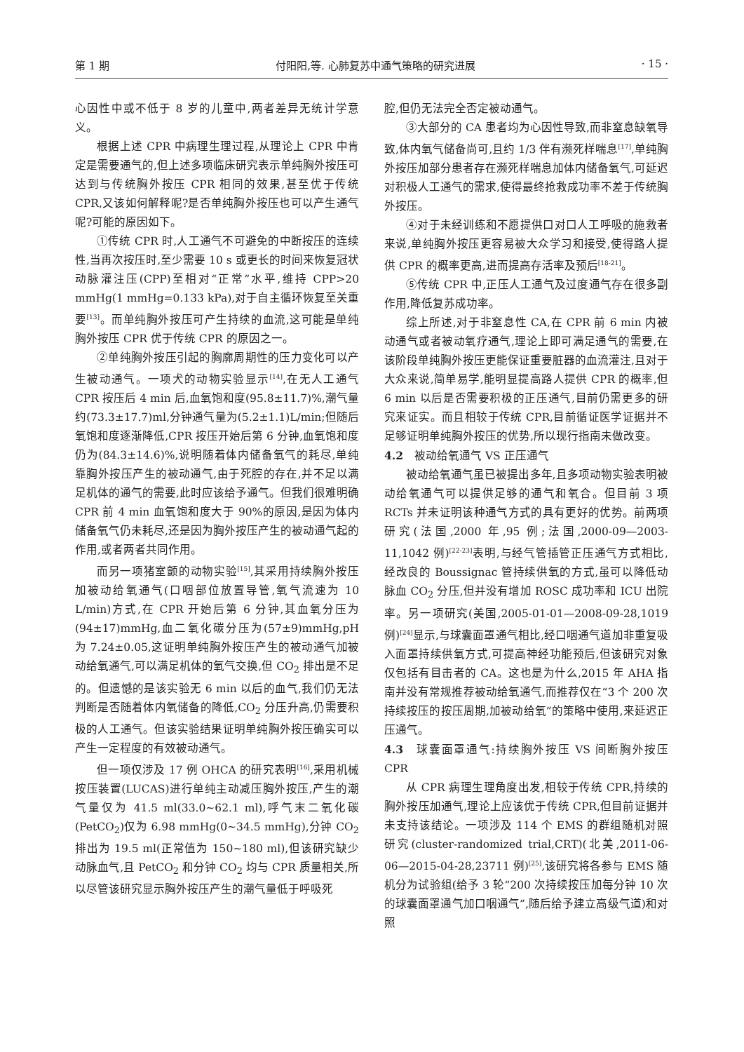第 1 期 付阳阳,等. 心肺复苏中通气策略的研究进展 · 15 ·
心因性中或不低于 8 岁的儿童中,两者差异无统计学意义。
根据上述 CPR 中病理生理过程,从理论上 CPR 中肯定是需要通气的,但上述多项临床研究表示单纯胸外按压可达到与传统胸外按压 CPR 相同的效果,甚至优于传统 CPR,又该如何解释呢?是否单纯胸外按压也可以产生通气呢?可能的原因如下。
①传统 CPR 时,人工通气不可避免的中断按压的连续性,当再次按压时,至少需要 10 s 或更长的时间来恢复冠状动脉灌注压(CPP)至相对“正常”水平,维持 CPP>20 mmHg(1 mmHg=0.133 kPa),对于自主循环恢复至关重要<sup>[13]</sup>。而单纯胸外按压可产生持续的血流,这可能是单纯胸外按压 CPR 优于传统 CPR 的原因之一。
②单纯胸外按压引起的胸廓周期性的压力变化可以产生被动通气。一项犬的动物实验显示<sup>[14]</sup>,在无人工通气 CPR 按压后 4 min 后,血氧饱和度(95.8±11.7)%,潮气量约(73.3±17.7)ml,分钟通气量为(5.2±1.1)L/min;但随后氧饱和度逐渐降低,CPR 按压开始后第 6 分钟,血氧饱和度仍为(84.3±14.6)%,说明随着体内储备氧气的耗尽,单纯靠胸外按压产生的被动通气,由于死腔的存在,并不足以满足机体的通气的需要,此时应该给予通气。但我们很难明确 CPR 前 4 min 血氧饱和度大于 90%的原因,是因为体内储备氧气仍未耗尽,还是因为胸外按压产生的被动通气起的作用,或者两者共同作用。
而另一项猪室颤的动物实验<sup>[15]</sup>,其采用持续胸外按压加被动给氧通气(口咽部位放置导管,氧气流速为 10 L/min)方式,在 CPR 开始后第 6 分钟,其血氧分压为(94±17)mmHg,血二氧化碳分压为(57±9)mmHg,pH 为 7.24±0.05,这证明单纯胸外按压产生的被动通气加被动给氧通气,可以满足机体的氧气交换,但 CO<sub>2</sub> 排出是不足的。但遗憾的是该实验无 6 min 以后的血气,我们仍无法判断是否随着体内氧储备的降低,CO<sub>2</sub> 分压升高,仍需要积极的人工通气。但该实验结果证明单纯胸外按压确实可以产生一定程度的有效被动通气。
但一项仅涉及 17 例 OHCA 的研究表明<sup>[16]</sup>,采用机械按压装置(LUCAS)进行单纯主动减压胸外按压,产生的潮气量仅为 41.5 ml(33.0~62.1 ml),呼气末二氧化碳(PetCO<sub>2</sub>)仅为 6.98 mmHg(0~34.5 mmHg),分钟 CO<sub>2</sub> 排出为 19.5 ml(正常值为 150~180 ml),但该研究缺少动脉血气,且 PetCO<sub>2</sub> 和分钟 CO<sub>2</sub> 均与 CPR 质量相关,所以尽管该研究显示胸外按压产生的潮气量低于呼吸死
腔,但仍无法完全否定被动通气。
③大部分的 CA 患者均为心因性导致,而非窒息缺氧导致,体内氧气储备尚可,且约 1/3 伴有濒死样喘息<sup>[17]</sup>,单纯胸外按压加部分患者存在濒死样喘息加体内储备氧气,可延迟对积极人工通气的需求,使得最终抢救成功率不差于传统胸外按压。
④对于未经训练和不愿提供口对口人工呼吸的施救者来说,单纯胸外按压更容易被大众学习和接受,使得路人提供 CPR 的概率更高,进而提高存活率及预后<sup>[18-21]</sup>。
⑤传统 CPR 中,正压人工通气及过度通气存在很多副作用,降低复苏成功率。
综上所述,对于非窒息性 CA,在 CPR 前 6 min 内被动通气或者被动氧疗通气,理论上即可满足通气的需要,在该阶段单纯胸外按压更能保证重要脏器的血流灌注,且对于大众来说,简单易学,能明显提高路人提供 CPR 的概率,但 6 min 以后是否需要积极的正压通气,目前仍需更多的研究来证实。而且相较于传统 CPR,目前循证医学证据并不足够证明单纯胸外按压的优势,所以现行指南未做改变。
4.2　被动给氧通气 VS 正压通气
被动给氧通气虽已被提出多年,且多项动物实验表明被动给氧通气可以提供足够的通气和氧合。但目前 3 项 RCTs 并未证明该种通气方式的具有更好的优势。前两项研究(法国,2000 年,95 例;法国,2000-09—2003-11,1042 例)<sup>[22-23]</sup>表明,与经气管插管正压通气方式相比,经改良的 Boussignac 管持续供氧的方式,虽可以降低动脉血 CO<sub>2</sub> 分压,但并没有增加 ROSC 成功率和 ICU 出院率。另一项研究(美国,2005-01-01—2008-09-28,1019 例)<sup>[24]</sup>显示,与球囊面罩通气相比,经口咽通气道加非重复吸入面罩持续供氧方式,可提高神经功能预后,但该研究对象仅包括有目击者的 CA。这也是为什么,2015 年 AHA 指南并没有常规推荐被动给氧通气,而推荐仅在“3 个 200 次持续按压的按压周期,加被动给氧”的策略中使用,来延迟正压通气。
4.3　球囊面罩通气:持续胸外按压 VS 间断胸外按压 CPR
从 CPR 病理生理角度出发,相较于传统 CPR,持续的胸外按压加通气,理论上应该优于传统 CPR,但目前证据并未支持该结论。一项涉及 114 个 EMS 的群组随机对照研究(cluster-randomized trial,CRT)(北美,2011-06-06—2015-04-28,23711 例)<sup>[25]</sup>,该研究将各参与 EMS 随机分为试验组(给予 3 轮“200 次持续按压加每分钟 10 次的球囊面罩通气加口咽通气”,随后给予建立高级气道)和对照